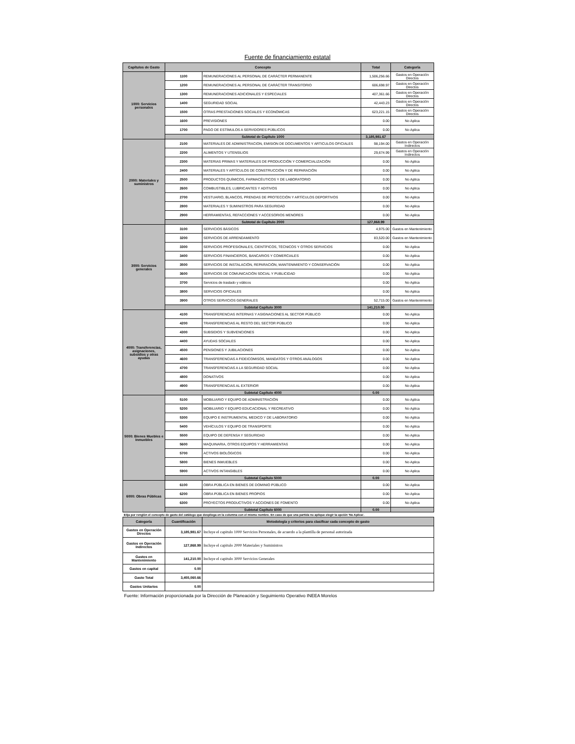Fuente de financiamiento estatal
| Capítulos de Gasto | Concepto | | Total | Categoría |
| --- | --- | --- | --- | --- |
| 1000: Servicios personales | 1100 | REMUNERACIONES AL PERSONAL DE CARÁCTER PERMANENTE | 1,506,256.66 | Gastos en Operación Directos |
| | 1200 | REMUNERACIONES AL PERSONAL DE CARÁCTER TRANSITORIO | 606,698.97 | Gastos en Operación Directos |
| | 1300 | REMUNERACIONES ADICIONALES Y ESPECIALES | 407,361.66 | Gastos en Operación Directos |
| | 1400 | SEGURIDAD SOCIAL | 42,443.23 | Gastos en Operación Directos |
| | 1500 | OTRAS PRESTACIONES SOCIALES Y ECONÓMICAS | 623,221.15 | Gastos en Operación Directos |
| | 1600 | PREVISIONES | 0.00 | No Aplica |
| | 1700 | PAGO DE ESTÍMULOS A SERVIDORES PÚBLICOS | 0.00 | No Aplica |
| | Subtotal de Capítulo 1000 | | 3,185,981.67 | |
| 2000: Materiales y suministros | 2100 | MATERIALES DE ADMINISTRACION, EMISION DE DOCUMENTOS Y ARTICULOS OFICIALES | 98,194.00 | Gastos en Operación Indirectos |
| | 2200 | ALIMENTOS Y UTENSILIOS | 29,674.99 | Gastos en Operación Indirectos |
| | 2300 | MATERIAS PRIMAS Y MATERIALES DE PRODUCCIÓN Y COMERCIALIZACIÓN | 0.00 | No Aplica |
| | 2400 | MATERIALES Y ARTÍCULOS DE CONSTRUCCIÓN Y DE REPARACIÓN | 0.00 | No Aplica |
| | 2500 | PRODUCTOS QUÍMICOS, FARMACÉUTICOS Y DE LABORATORIO | 0.00 | No Aplica |
| | 2600 | COMBUSTIBLES, LUBRICANTES Y ADITIVOS | 0.00 | No Aplica |
| | 2700 | VESTUARIO, BLANCOS, PRENDAS DE PROTECCIÓN Y ARTÍCULOS DEPORTIVOS | 0.00 | No Aplica |
| | 2800 | MATERIALES Y SUMINISTROS PARA SEGURIDAD | 0.00 | No Aplica |
| | 2900 | HERRAMIENTAS, REFACCIONES Y ACCESORIOS MENORES | 0.00 | No Aplica |
| | Subtotal de Capítulo 2000 | | 127,868.99 | |
| 3000: Servicios generales | 3100 | SERVICIOS BÁSICOS | 4,975.00 | Gastos en Mantenimiento |
| | 3200 | SERVICIOS DE ARRENDAMIENTO | 83,520.00 | Gastos en Mantenimiento |
| | 3300 | SERVICIOS PROFESIONALES, CIENTÍFICOS, TÉCNICOS Y OTROS SERVICIOS | 0.00 | No Aplica |
| | 3400 | SERVICIOS FINANCIEROS, BANCARIOS Y COMERCIALES | 0.00 | No Aplica |
| | 3500 | SERVICIOS DE INSTALACIÓN, REPARACIÓN, MANTENIMIENTO Y CONSERVACIÓN | 0.00 | No Aplica |
| | 3600 | SERVICIOS DE COMUNICACIÓN SOCIAL Y PUBLICIDAD | 0.00 | No Aplica |
| | 3700 | Servicios de traslado y viáticos | 0.00 | No Aplica |
| | 3800 | SERVICIOS OFICIALES | 0.00 | No Aplica |
| | 3900 | OTROS SERVICIOS GENERALES | 52,715.00 | Gastos en Mantenimiento |
| | Subtotal Capítulo 3000 | | 141,210.00 | |
| 4000: Transferencias, asignaciones, subsidios y otras ayudas | 4100 | TRANSFERENCIAS INTERNAS Y ASIGNACIONES AL SECTOR PÚBLICO | 0.00 | No Aplica |
| | 4200 | TRANSFERENCIAS AL RESTO DEL SECTOR PÚBLICO | 0.00 | No Aplica |
| | 4300 | SUBSIDIOS Y SUBVENCIONES | 0.00 | No Aplica |
| | 4400 | AYUDAS SOCIALES | 0.00 | No Aplica |
| | 4500 | PENSIONES Y JUBILACIONES | 0.00 | No Aplica |
| | 4600 | TRANSFERENCIAS A FIDEICOMISOS, MANDATOS Y OTROS ANÁLOGOS | 0.00 | No Aplica |
| | 4700 | TRANSFERENCIAS A LA SEGURIDAD SOCIAL | 0.00 | No Aplica |
| | 4800 | DONATIVOS | 0.00 | No Aplica |
| | 4900 | TRANSFERENCIAS AL EXTERIOR | 0.00 | No Aplica |
| | Subtotal Capítulo 4000 | | 0.00 | |
| 5000: Bienes Muebles e Inmuebles | 5100 | MOBILIARIO Y EQUIPO DE ADMINISTRACIÓN | 0.00 | No Aplica |
| | 5200 | MOBILIARIO Y EQUIPO EDUCACIONAL Y RECREATIVO | 0.00 | No Aplica |
| | 5300 | EQUIPO E INSTRUMENTAL MEDICO Y DE LABORATORIO | 0.00 | No Aplica |
| | 5400 | VEHÍCULOS Y EQUIPO DE TRANSPORTE | 0.00 | No Aplica |
| | 5500 | EQUIPO DE DEFENSA Y SEGURIDAD | 0.00 | No Aplica |
| | 5600 | MAQUINARIA, OTROS EQUIPOS Y HERRAMIENTAS | 0.00 | No Aplica |
| | 5700 | ACTIVOS BIOLÓGICOS | 0.00 | No Aplica |
| | 5800 | BIENES INMUEBLES | 0.00 | No Aplica |
| | 5900 | ACTIVOS INTANGIBLES | 0.00 | No Aplica |
| | Subtotal Capítulo 5000 | | 0.00 | |
| 6000: Obras Públicas | 6100 | OBRA PÚBLICA EN BIENES DE DOMINIO PÚBLICO | 0.00 | No Aplica |
| | 6200 | OBRA PÚBLICA EN BIENES PROPIOS | 0.00 | No Aplica |
| | 6300 | PROYECTOS PRODUCTIVOS Y ACCIONES DE FOMENTO | 0.00 | No Aplica |
| | Subtotal Capítulo 6000 | | 0.00 | |
| Elija por renglón el concepto de gasto del catálogo que despliega en la columna con el mismo nombre. En caso de que una partida no aplique elegir la opción 'No Aplica'. | | | | |
| Categoría | Cuantificación | Metodología y criterios para clasificar cada concepto de gasto | | |
| Gastos en Operación Directos | 3,185,981.67 | Incluye el capitulo 1000 Servicios Personales, de acuerdo a la plantilla de personal autorizada | | |
| Gastos en Operación Indirectos | 127,868.99 | Incluye el capitulo 2000 Materiales y Suministros | | |
| Gastos en Mantenimiento | 141,210.00 | Incluye el capitulo 3000 Servicios Generales | | |
| Gastos en capital | 0.00 | | | |
| Gasto Total | 3,455,060.66 | | | |
| Gastos Unitarios | 0.00 | | | |
Fuente: Información proporcionada por la Dirección de Planeación y Seguimiento Operativo INEEA Morelos